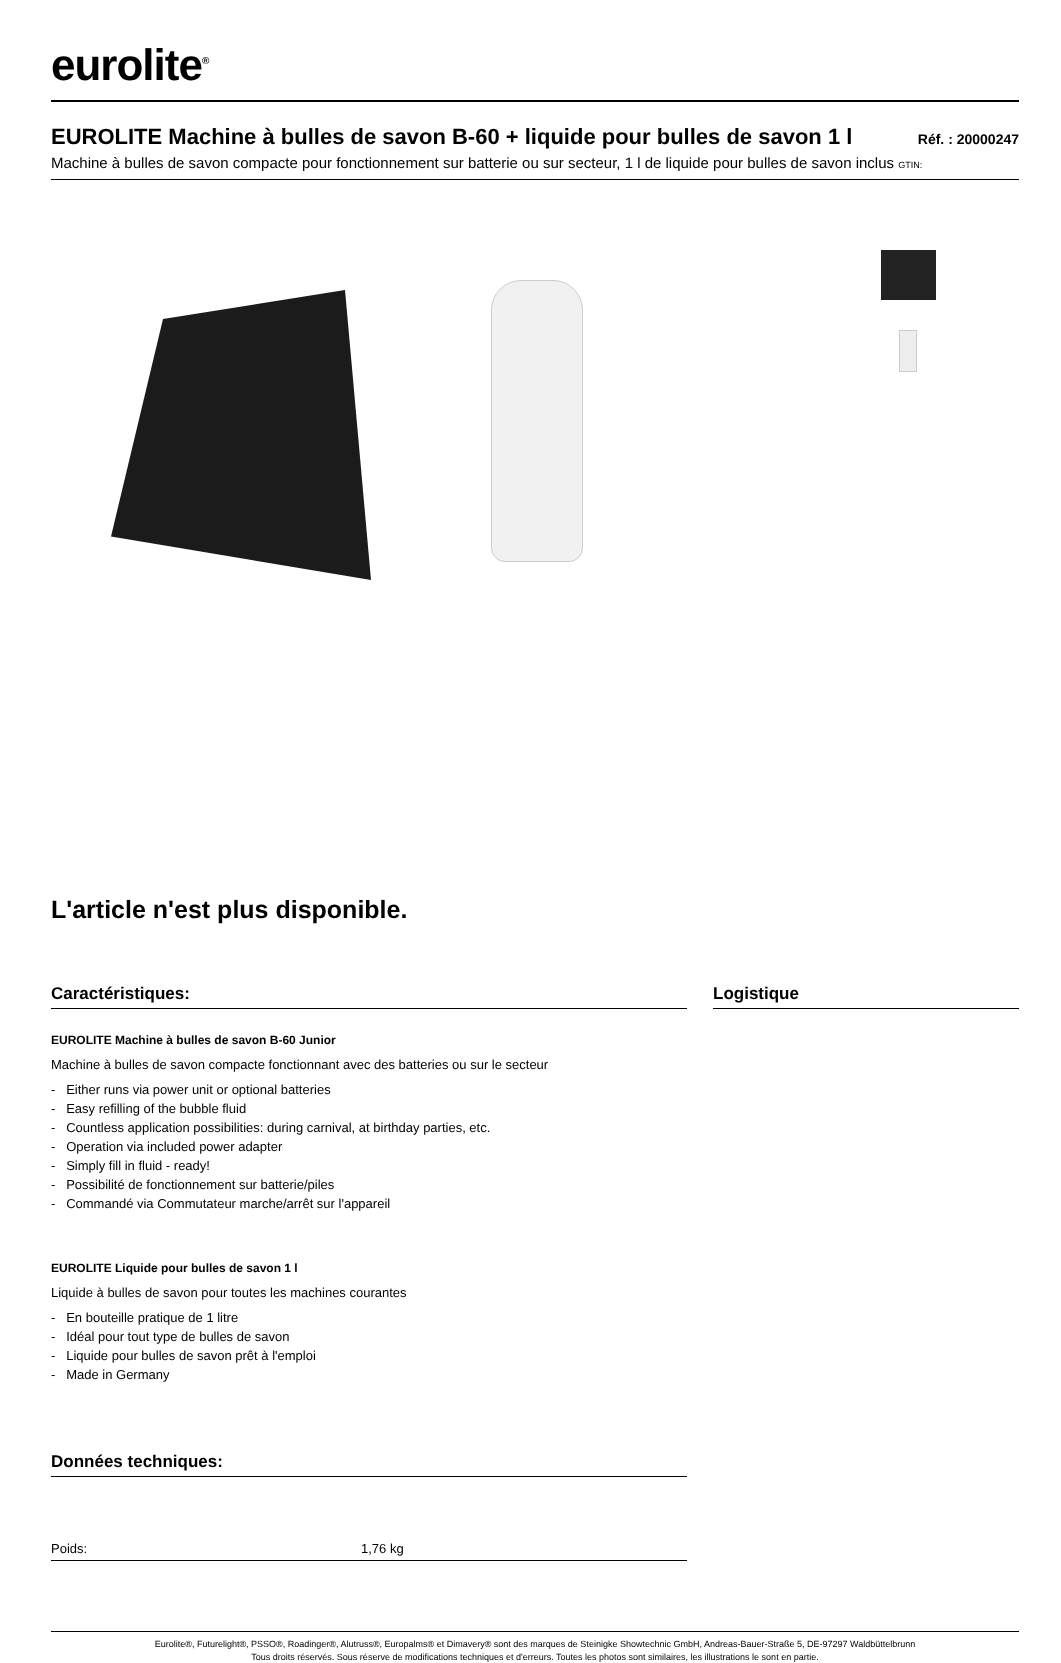eurolite<sup>®</sup>
EUROLITE Machine à bulles de savon B-60 + liquide pour bulles de savon 1 l
Réf. : 20000247
Machine à bulles de savon compacte pour fonctionnement sur batterie ou sur secteur, 1 l de liquide pour bulles de savon inclus GTIN:
L'article n'est plus disponible.
Caractéristiques:
EUROLITE Machine à bulles de savon B-60 Junior
Machine à bulles de savon compacte fonctionnant avec des batteries ou sur le secteur
- Either runs via power unit or optional batteries
- Easy refilling of the bubble fluid
- Countless application possibilities: during carnival, at birthday parties, etc.
- Operation via included power adapter
- Simply fill in fluid - ready!
- Possibilité de fonctionnement sur batterie/piles
- Commandé via Commutateur marche/arrêt sur l'appareil
EUROLITE Liquide pour bulles de savon 1 l
Liquide à bulles de savon pour toutes les machines courantes
- En bouteille pratique de 1 litre
- Idéal pour tout type de bulles de savon
- Liquide pour bulles de savon prêt à l'emploi
- Made in Germany
Données techniques:
| Poids: | 1,76 kg |
Logistique
Eurolite®, Futurelight®, PSSO®, Roadinger®, Alutruss®, Europalms® et Dimavery® sont des marques de Steinigke Showtechnic GmbH, Andreas-Bauer-Straße 5, DE-97297 Waldbüttelbrunn
Tous droits réservés. Sous réserve de modifications techniques et d'erreurs. Toutes les photos sont similaires, les illustrations le sont en partie.